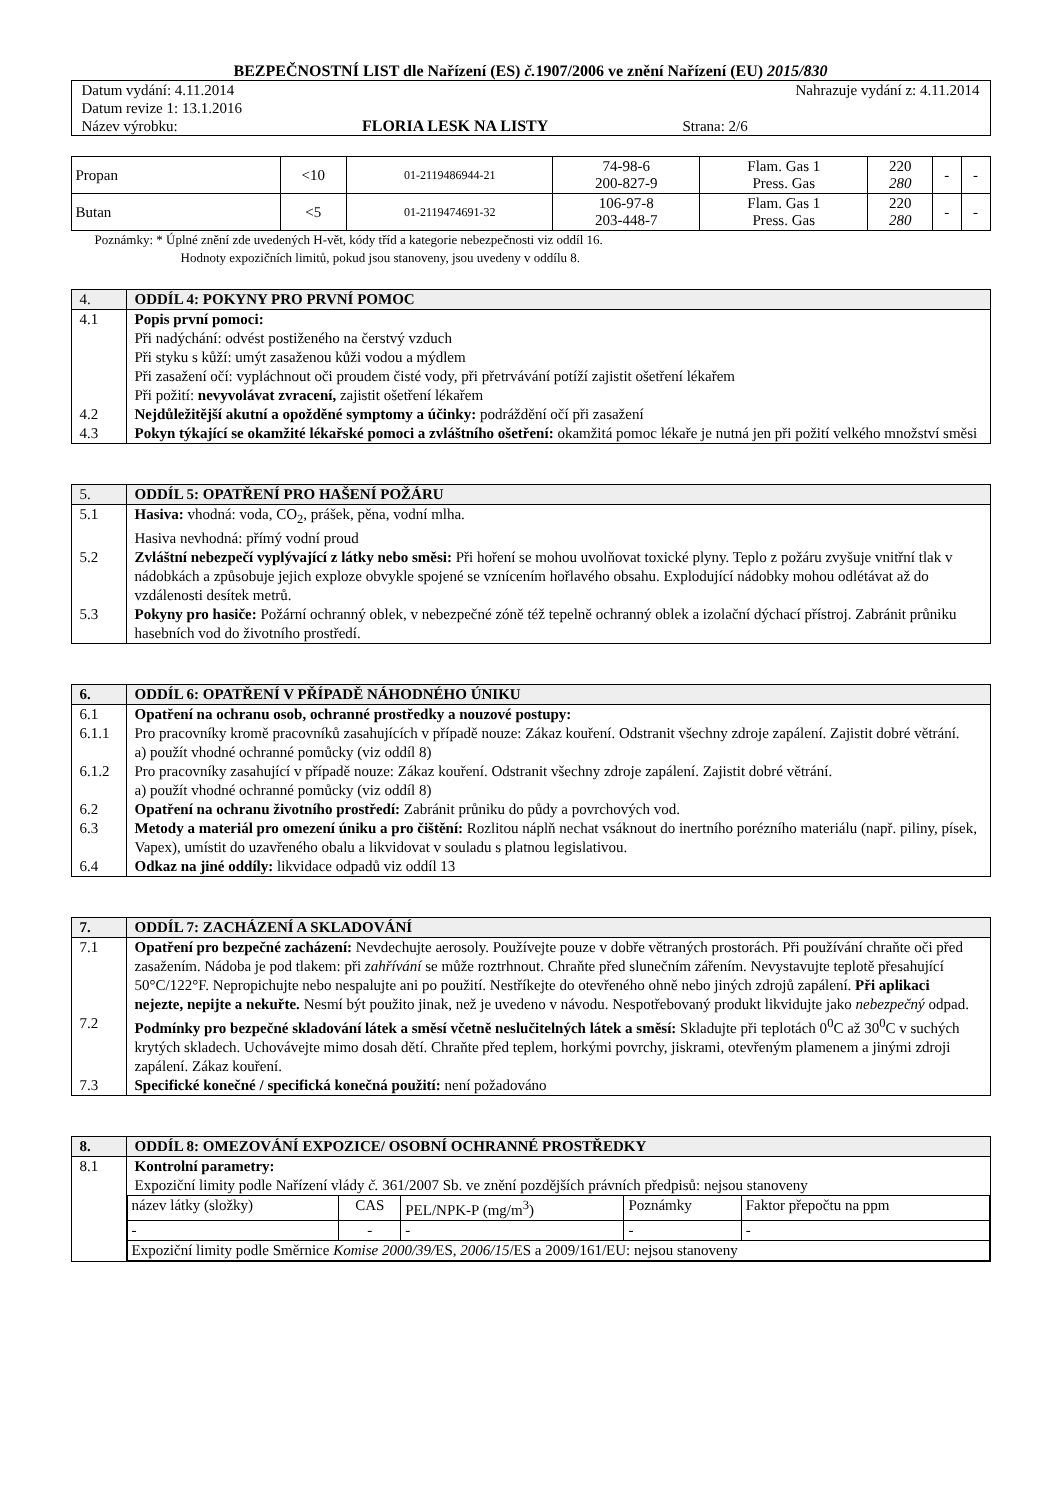BEZPEČNOSTNÍ LIST dle Nařízení (ES) č. 1907/2006 ve znění Nařízení (EU) 2015/830
| Datum vydání: 4.11.2014 | | Nahrazuje vydání z: 4.11.2014 |
| Datum revize 1: 13.1.2016 | | |
| Název výrobku: | FLORIA LESK NA LISTY | Strana: 2/6 |
| Propan | <10 | 01-2119486944-21 | 74-98-6 200-827-9 | Flam. Gas 1 Press. Gas | 220 280 | - | - |
| Butan | <5 | 01-2119474691-32 | 106-97-8 203-448-7 | Flam. Gas 1 Press. Gas | 220 280 | - | - |
Poznámky: * Úplné znění zde uvedených H-vět, kódy tříd a kategorie nebezpečnosti viz oddíl 16.
Hodnoty expozičních limitů, pokud jsou stanoveny, jsou uvedeny v oddílu 8.
| 4. | ODDÍL 4: POKYNY PRO PRVNÍ POMOC |
| 4.1 | Popis první pomoci: Při nadýchání: odvést postiženého na čerstvý vzduch Při styku s kůží: umýt zasaženou kůži vodou a mýdlem Při zasažení očí: vypláchnout oči proudem čisté vody, při přetrvávání potíží zajistit ošetření lékařem Při požití: nevyvolávat zvracení, zajistit ošetření lékařem |
| 4.2 | Nejdůležitější akutní a opožděné symptomy a účinky: podráždění očí při zasažení |
| 4.3 | Pokyn týkající se okamžité lékařské pomoci a zvláštního ošetření: okamžitá pomoc lékaře je nutná jen při požití velkého množství směsi |
| 5. | ODDÍL 5: OPATŘENÍ PRO HAŠENÍ POŽÁRU |
| 5.1 | Hasiva: vhodná: voda, CO<sub>2</sub>, prášek, pěna, vodní mlha. Hasiva nevhodná: přímý vodní proud |
| 5.2 | Zvláštní nebezpečí vyplývající z látky nebo směsi: Při hoření se mohou uvolňovat toxické plyny. Teplo z požáru zvyšuje vnitřní tlak v nádobkách a způsobuje jejich exploze obvykle spojené se vznícením hořlavého obsahu. Explodující nádobky mohou odlétávat až do vzdálenosti desítek metrů. |
| 5.3 | Pokyny pro hasiče: Požární ochranný oblek, v nebezpečné zóně též tepelně ochranný oblek a izolační dýchací přístroj. Zabránit průniku hasebních vod do životního prostředí. |
| 6. | ODDÍL 6: OPATŘENÍ V PŘÍPADĚ NÁHODNÉHO ÚNIKU |
| 6.1 | Opatření na ochranu osob, ochranné prostředky a nouzové postupy: |
| 6.1.1 | Pro pracovníky kromě pracovníků zasahujících v případě nouze: Zákaz kouření. Odstranit všechny zdroje zapálení. Zajistit dobré větrání. a) použít vhodné ochranné pomůcky (viz oddíl 8) |
| 6.1.2 | Pro pracovníky zasahující v případě nouze: Zákaz kouření. Odstranit všechny zdroje zapálení. Zajistit dobré větrání. a) použít vhodné ochranné pomůcky (viz oddíl 8) |
| 6.2 | Opatření na ochranu životního prostředí: Zabránit průniku do půdy a povrchových vod. |
| 6.3 | Metody a materiál pro omezení úniku a pro čištění: Rozlitou náplň nechat vsáknout do inertního porézního materiálu (např. piliny, písek, Vapex), umístit do uzavřeného obalu a likvidovat v souladu s platnou legislativou. |
| 6.4 | Odkaz na jiné oddíly: likvidace odpadů viz oddíl 13 |
| 7. | ODDÍL 7: ZACHÁZENÍ A SKLADOVÁNÍ |
| 7.1 | Opatření pro bezpečné zacházení: Nevdechujte aerosoly. Používejte pouze v dobře větraných prostorách. Při používání chraňte oči před zasažením. Nádoba je pod tlakem: při zahřívání se může roztrhnout. Chraňte před slunečním zářením. Nevystavujte teplotě přesahující 50°C/122°F. Nepropichujte nebo nespalujte ani po použití. Nestříkejte do otevřeného ohně nebo jiných zdrojů zapálení. Při aplikaci nejezte, nepijte a nekuřte. Nesmí být použito jinak, než je uvedeno v návodu. Nespotřebovaný produkt likvidujte jako nebezpečný odpad. |
| 7.2 | Podmínky pro bezpečné skladování látek a směsí včetně neslučitelných látek a směsí: Skladujte při teplotách 0<sup>0</sup>C až 30<sup>0</sup>C v suchých krytých skladech. Uchovávejte mimo dosah dětí. Chraňte před teplem, horkými povrchy, jiskrami, otevřeným plamenem a jinými zdroji zapálení. Zákaz kouření. |
| 7.3 | Specifické konečné / specifická konečná použití: není požadováno |
| 8. | ODDÍL 8: OMEZOVÁNÍ EXPOZICE/ OSOBNÍ OCHRANNÉ PROSTŘEDKY |
| 8.1 | Kontrolní parametry: Expoziční limity podle Nařízení vlády č. 361/2007 Sb. ve znění pozdějších právních předpisů: nejsou stanoveny / název látky (složky) / CAS / PEL/NPK-P (mg/m<sup>3</sup>) / Poznámky / Faktor přepočtu na ppm / / - / - / - / - / - / / Expoziční limity podle Směrnice Komise 2000/39/ ES, 2006/15 /ES a 2009/161/EU: nejsou stanoveny / / / / / |